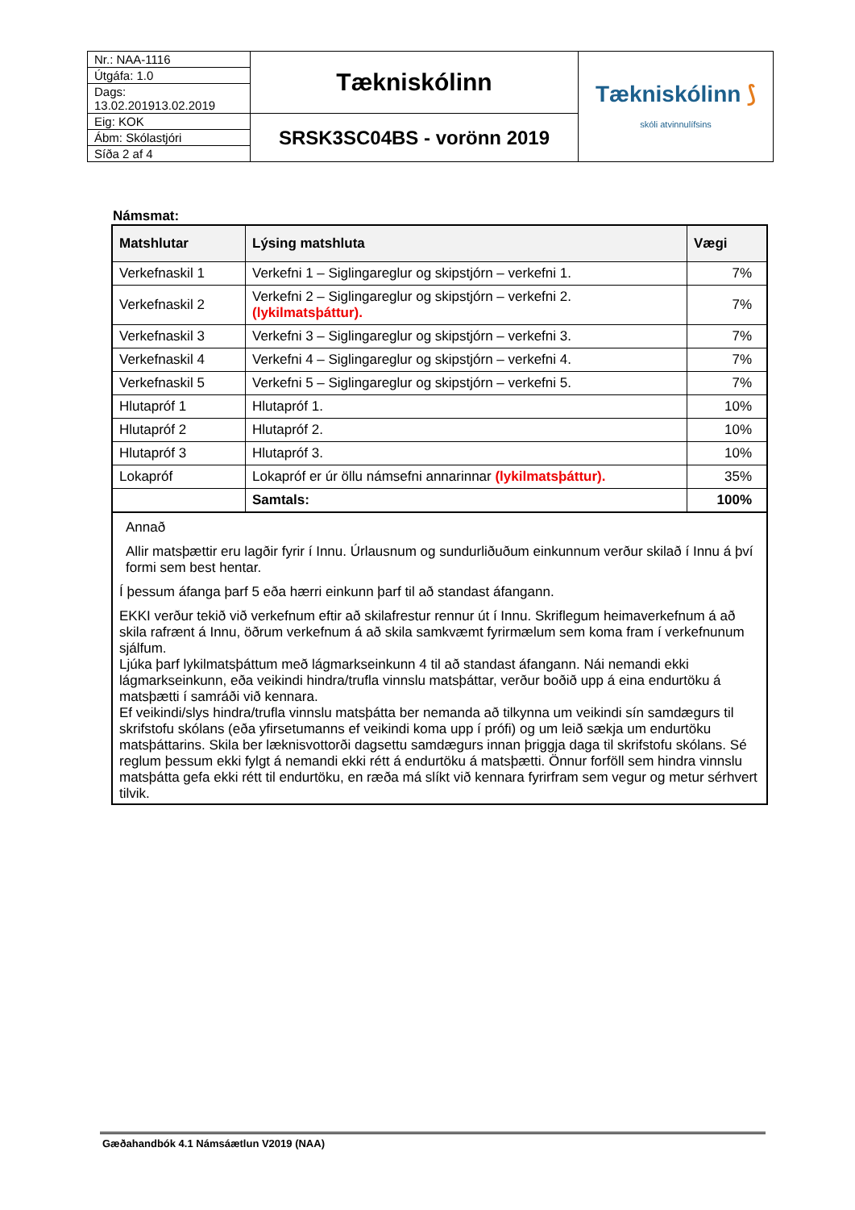| Nr.: NAA-1116 | Tækniskólinn | Tækniskólinn ⟆ skóli atvinnulífsins |
| Útgáfa: 1.0 | | |
| Dags: 13.02.201913.02.2019 | | |
| Eig: KOK | SRSK3SC04BS - vorönn 2019 | |
| Ábm: Skólastjóri | | |
| Síða 2 af 4 | | |
Námsmat:
| Matshlutar | Lýsing matshluta | Vægi |
| --- | --- | --- |
| Verkefnaskil 1 | Verkefni 1 – Siglingareglur og skipstjórn – verkefni 1. | 7% |
| Verkefnaskil 2 | Verkefni 2 – Siglingareglur og skipstjórn – verkefni 2. (lykilmatsþáttur). | 7% |
| Verkefnaskil 3 | Verkefni 3 – Siglingareglur og skipstjórn – verkefni 3. | 7% |
| Verkefnaskil 4 | Verkefni 4 – Siglingareglur og skipstjórn – verkefni 4. | 7% |
| Verkefnaskil 5 | Verkefni 5 – Siglingareglur og skipstjórn – verkefni 5. | 7% |
| Hlutapróf 1 | Hlutapróf 1. | 10% |
| Hlutapróf 2 | Hlutapróf 2. | 10% |
| Hlutapróf 3 | Hlutapróf 3. | 10% |
| Lokapróf | Lokapróf er úr öllu námsefni annarinnar (lykilmatsþáttur). | 35% |
| | Samtals: | 100% |
Annað
Allir matsþættir eru lagðir fyrir í Innu. Úrlausnum og sundurliðuðum einkunnum verður skilað í Innu á því formi sem best hentar.
Í þessum áfanga þarf 5 eða hærri einkunn þarf til að standast áfangann.
EKKI verður tekið við verkefnum eftir að skilafrestur rennur út í Innu. Skriflegum heimaverkefnum á að skila rafrænt á Innu, öðrum verkefnum á að skila samkvæmt fyrirmælum sem koma fram í verkefnunum sjálfum.
Ljúka þarf lykilmatsþáttum með lágmarkseinkunn 4 til að standast áfangann. Nái nemandi ekki lágmarkseinkunn, eða veikindi hindra/trufla vinnslu matsþáttar, verður boðið upp á eina endurtöku á matsþætti í samráði við kennara.
Ef veikindi/slys hindra/trufla vinnslu matsþátta ber nemanda að tilkynna um veikindi sín samdægurs til skrifstofu skólans (eða yfirsetumanns ef veikindi koma upp í prófi) og um leið sækja um endurtöku matsþáttarins. Skila ber læknisvottorði dagsettu samdægurs innan þriggja daga til skrifstofu skólans. Sé reglum þessum ekki fylgt á nemandi ekki rétt á endurtöku á matsþætti. Önnur forföll sem hindra vinnslu matsþátta gefa ekki rétt til endurtöku, en ræða má slíkt við kennara fyrirfram sem vegur og metur sérhvert tilvik.
Gæðahandbók 4.1 Námsáætlun V2019 (NAA)